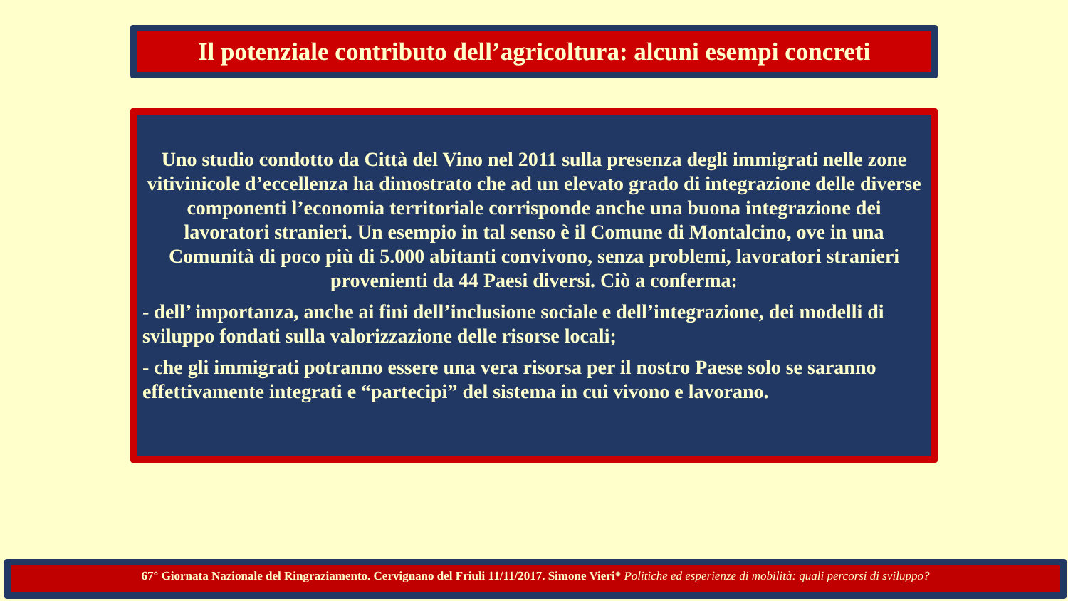Il potenziale contributo dell’agricoltura: alcuni esempi concreti
Uno studio condotto da Città del Vino nel 2011 sulla presenza degli immigrati nelle zone vitivinicole d’eccellenza ha dimostrato che ad un elevato grado di integrazione delle diverse componenti l’economia territoriale corrisponde anche una buona integrazione dei lavoratori stranieri. Un esempio in tal senso è il Comune di Montalcino, ove in una Comunità di poco più di 5.000 abitanti convivono, senza problemi, lavoratori stranieri provenienti da 44 Paesi diversi. Ciò a conferma:
- dell’ importanza, anche ai fini dell’inclusione sociale e dell’integrazione, dei modelli di sviluppo fondati sulla valorizzazione delle risorse locali;
- che gli immigrati potranno essere una vera risorsa per il nostro Paese solo se saranno effettivamente integrati e “partecipi” del sistema in cui vivono e lavorano.
67° Giornata Nazionale del Ringraziamento. Cervignano del Friuli 11/11/2017. Simone Vieri* Politiche ed esperienze di mobilità: quali percorsi di sviluppo?